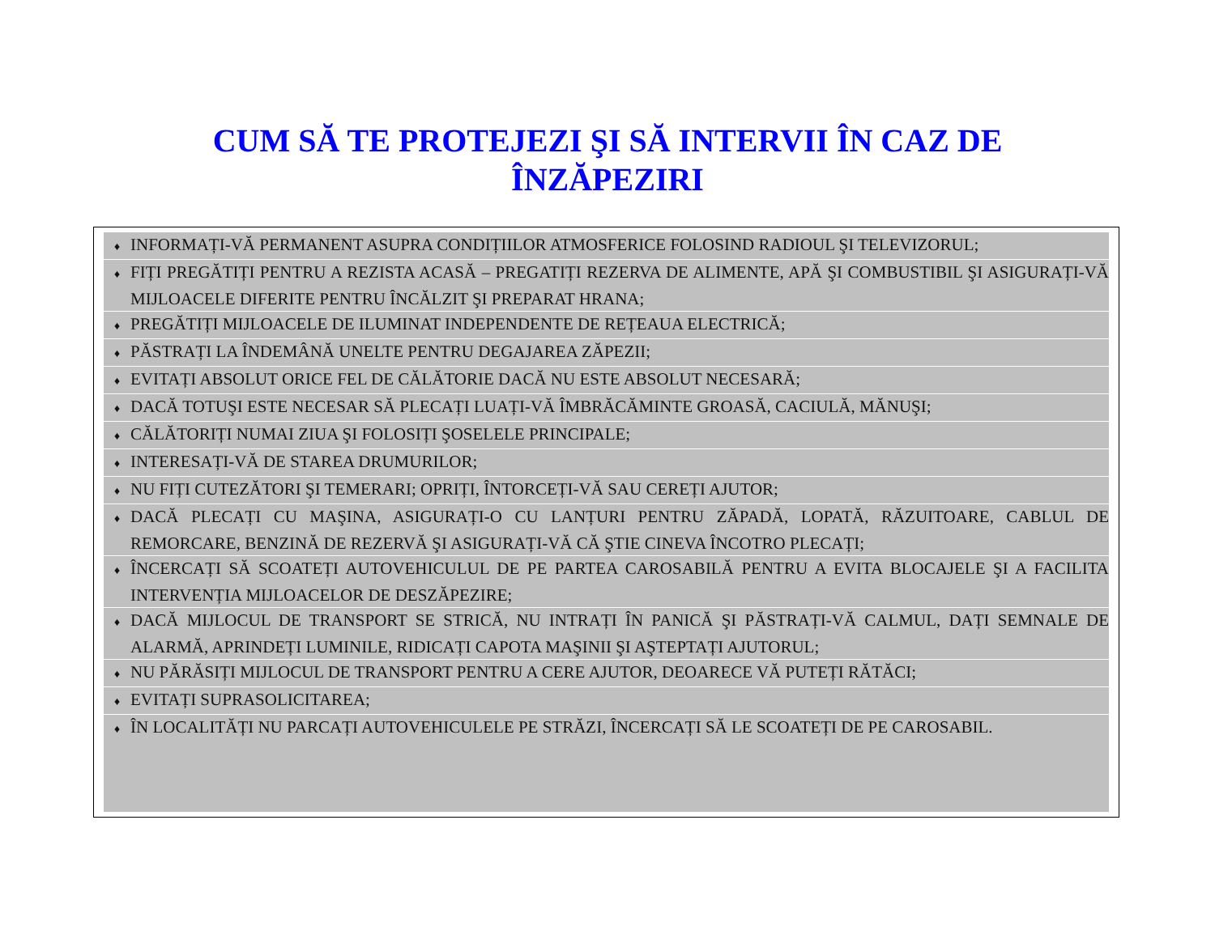CUM SĂ TE PROTEJEZI ŞI SĂ INTERVII ÎN CAZ DE
ÎNZĂPEZIRI
♦ INFORMAȚI-VĂ PERMANENT ASUPRA CONDIȚIILOR ATMOSFERICE FOLOSIND RADIOUL ŞI TELEVIZORUL;
♦ FIȚI PREGĂTIȚI PENTRU A REZISTA ACASĂ – PREGATIȚI REZERVA DE ALIMENTE, APĂ ŞI COMBUSTIBIL ŞI ASIGURAȚI-VĂ MIJLOACELE DIFERITE PENTRU ÎNCĂLZIT ŞI PREPARAT HRANA;
♦ PREGĂTIȚI MIJLOACELE DE ILUMINAT INDEPENDENTE DE REȚEAUA ELECTRICĂ;
♦ PĂSTRAȚI LA ÎNDEMÂNĂ UNELTE PENTRU DEGAJAREA ZĂPEZII;
♦ EVITAȚI ABSOLUT ORICE FEL DE CĂLĂTORIE DACĂ NU ESTE ABSOLUT NECESARĂ;
♦ DACĂ TOTUŞI ESTE NECESAR SĂ PLECAȚI LUAȚI-VĂ ÎMBRĂCĂMINTE GROASĂ, CACIULĂ, MĂNUŞI;
♦ CĂLĂTORIȚI NUMAI ZIUA ŞI FOLOSIȚI ŞOSELELE PRINCIPALE;
♦ INTERESAȚI-VĂ DE STAREA DRUMURILOR;
♦ NU FIȚI CUTEZĂTORI ŞI TEMERARI; OPRIȚI, ÎNTORCEȚI-VĂ SAU CEREȚI AJUTOR;
♦ DACĂ PLECAȚI CU MAŞINA, ASIGURAȚI-O CU LANȚURI PENTRU ZĂPADĂ, LOPATĂ, RĂZUITOARE, CABLUL DE REMORCARE, BENZINĂ DE REZERVĂ ŞI ASIGURAȚI-VĂ CĂ ŞTIE CINEVA ÎNCOTRO PLECAȚI;
♦ ÎNCERCAȚI SĂ SCOATEȚI AUTOVEHICULUL DE PE PARTEA CAROSABILĂ PENTRU A EVITA BLOCAJELE ŞI A FACILITA INTERVENȚIA MIJLOACELOR DE DESZĂPEZIRE;
♦ DACĂ MIJLOCUL DE TRANSPORT SE STRICĂ, NU INTRAȚI ÎN PANICĂ ŞI PĂSTRAȚI-VĂ CALMUL, DAȚI SEMNALE DE ALARMĂ, APRINDEȚI LUMINILE, RIDICAȚI CAPOTA MAŞINII ŞI AŞTEPTAȚI AJUTORUL;
♦ NU PĂRĂSIȚI MIJLOCUL DE TRANSPORT PENTRU A CERE AJUTOR, DEOARECE VĂ PUTEȚI RĂTĂCI;
♦ EVITAȚI SUPRASOLICITAREA;
♦ ÎN LOCALITĂȚI NU PARCAȚI AUTOVEHICULELE PE STRĂZI, ÎNCERCAȚI SĂ LE SCOATEȚI DE PE CAROSABIL.